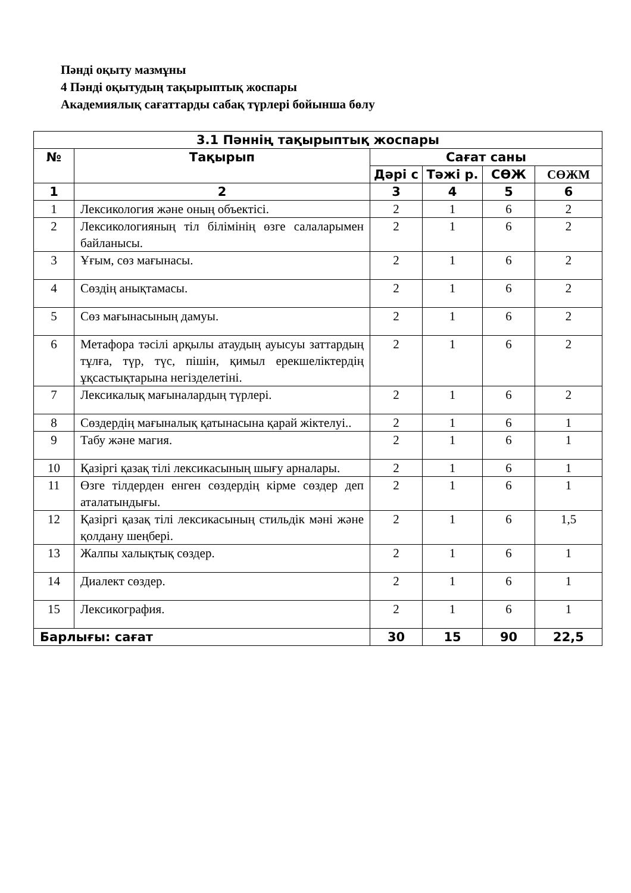Пәнді оқыту мазмұны
4 Пәнді оқытудың тақырыптық жоспары
Академиялық сағаттарды сабақ түрлері бойынша бөлу
| 3.1 Пәннің тақырыптық жоспары | | | | | |
| --- | --- | --- | --- | --- | --- |
| № | Тақырып | Сағат саны | | | |
| | | Дәрі с | Тәжі р. | СӨЖ | СӨЖМ |
| 1 | 2 | 3 | 4 | 5 | 6 |
| 1 | Лексикология және оның объектісі. | 2 | 1 | 6 | 2 |
| 2 | Лексикологияның тіл білімінің өзге салаларымен байланысы. | 2 | 1 | 6 | 2 |
| 3 | Ұғым, сөз мағынасы. | 2 | 1 | 6 | 2 |
| 4 | Сөздің анықтамасы. | 2 | 1 | 6 | 2 |
| 5 | Сөз мағынасының дамуы. | 2 | 1 | 6 | 2 |
| 6 | Метафора тәсілі арқылы атаудың ауысуы заттардың тұлға, түр, түс, пішін, қимыл ерекшеліктердің ұқсастықтарына негізделетіні. | 2 | 1 | 6 | 2 |
| 7 | Лексикалық мағыналардың түрлері. | 2 | 1 | 6 | 2 |
| 8 | Сөздердің мағыналық қатынасына қарай жіктелуі.. | 2 | 1 | 6 | 1 |
| 9 | Табу және магия. | 2 | 1 | 6 | 1 |
| 10 | Қазіргі қазақ тілі лексикасының шығу арналары. | 2 | 1 | 6 | 1 |
| 11 | Өзге тілдерден енген сөздердің кірме сөздер деп аталатындығы. | 2 | 1 | 6 | 1 |
| 12 | Қазіргі қазақ тілі лексикасының стильдік мәні және қолдану шеңбері. | 2 | 1 | 6 | 1,5 |
| 13 | Жалпы халықтық сөздер. | 2 | 1 | 6 | 1 |
| 14 | Диалект сөздер. | 2 | 1 | 6 | 1 |
| 15 | Лексикография. | 2 | 1 | 6 | 1 |
| Барлығы: сағат | | 30 | 15 | 90 | 22,5 |